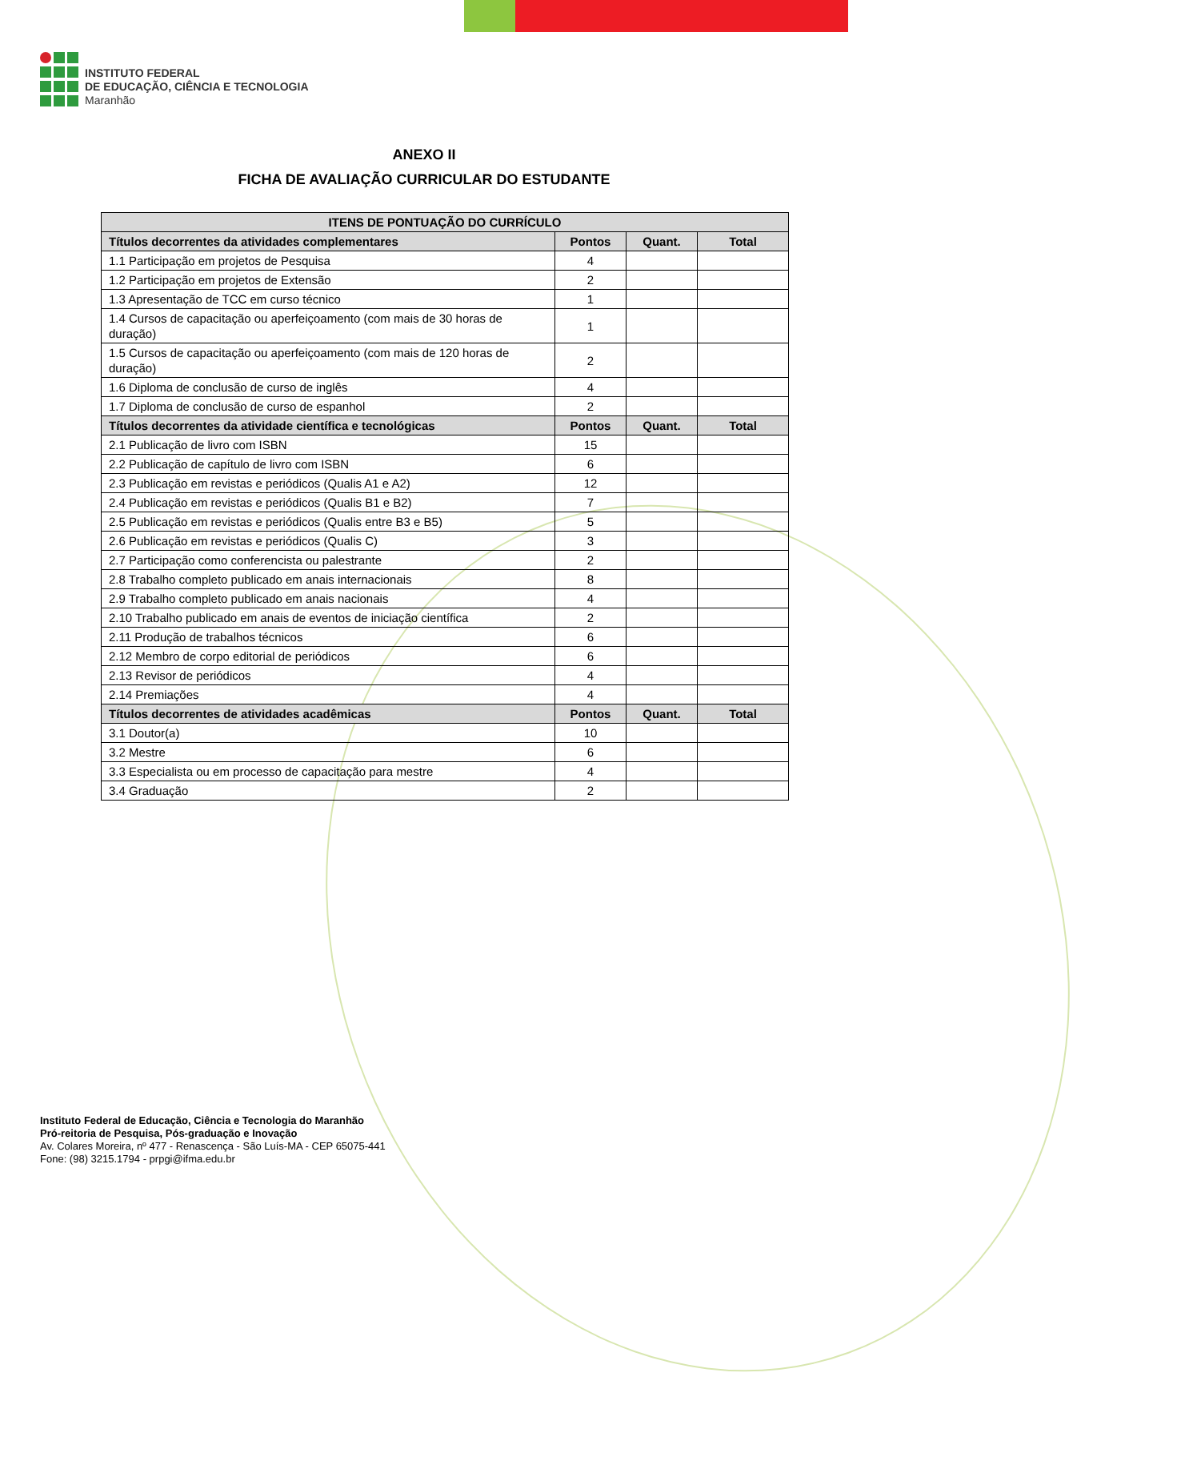INSTITUTO FEDERAL
DE EDUCAÇÃO, CIÊNCIA E TECNOLOGIA
Maranhão
ANEXO II
FICHA DE AVALIAÇÃO CURRICULAR DO ESTUDANTE
| ITENS DE PONTUAÇÃO DO CURRÍCULO | | | |
| --- | --- | --- | --- |
| Títulos decorrentes da atividades complementares | Pontos | Quant. | Total |
| 1.1 Participação em projetos de Pesquisa | 4 | | |
| 1.2 Participação em projetos de Extensão | 2 | | |
| 1.3 Apresentação de TCC em curso técnico | 1 | | |
| 1.4 Cursos de capacitação ou aperfeiçoamento (com mais de 30 horas de duração) | 1 | | |
| 1.5 Cursos de capacitação ou aperfeiçoamento (com mais de 120 horas de duração) | 2 | | |
| 1.6 Diploma de conclusão de curso de inglês | 4 | | |
| 1.7 Diploma de conclusão de curso de espanhol | 2 | | |
| Títulos decorrentes da atividade científica e tecnológicas | Pontos | Quant. | Total |
| 2.1 Publicação de livro com ISBN | 15 | | |
| 2.2 Publicação de capítulo de livro com ISBN | 6 | | |
| 2.3 Publicação em revistas e periódicos (Qualis A1 e A2) | 12 | | |
| 2.4 Publicação em revistas e periódicos (Qualis B1 e B2) | 7 | | |
| 2.5 Publicação em revistas e periódicos (Qualis entre B3 e B5) | 5 | | |
| 2.6 Publicação em revistas e periódicos (Qualis C) | 3 | | |
| 2.7 Participação como conferencista ou palestrante | 2 | | |
| 2.8 Trabalho completo publicado em anais internacionais | 8 | | |
| 2.9 Trabalho completo publicado em anais nacionais | 4 | | |
| 2.10 Trabalho publicado em anais de eventos de iniciação científica | 2 | | |
| 2.11 Produção de trabalhos técnicos | 6 | | |
| 2.12 Membro de corpo editorial de periódicos | 6 | | |
| 2.13 Revisor de periódicos | 4 | | |
| 2.14 Premiações | 4 | | |
| Títulos decorrentes de atividades acadêmicas | Pontos | Quant. | Total |
| 3.1 Doutor(a) | 10 | | |
| 3.2 Mestre | 6 | | |
| 3.3 Especialista ou em processo de capacitação para mestre | 4 | | |
| 3.4 Graduação | 2 | | |
Instituto Federal de Educação, Ciência e Tecnologia do Maranhão
Pró-reitoria de Pesquisa, Pós-graduação e Inovação
Av. Colares Moreira, nº 477 - Renascença - São Luís-MA - CEP 65075-441
Fone: (98) 3215.1794 - prpgi@ifma.edu.br